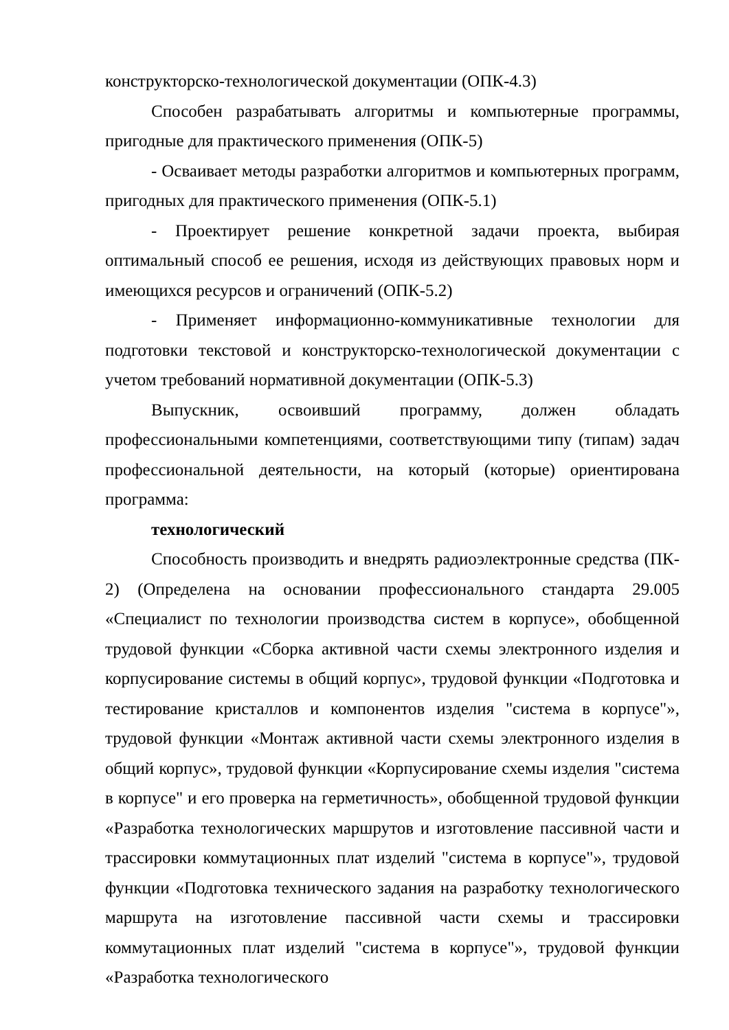конструкторско-технологической документации (ОПК-4.3)
Способен разрабатывать алгоритмы и компьютерные программы, пригодные для практического применения (ОПК-5)
- Осваивает методы разработки алгоритмов и компьютерных программ, пригодных для практического применения (ОПК-5.1)
- Проектирует решение конкретной задачи проекта, выбирая оптимальный способ ее решения, исходя из действующих правовых норм и имеющихся ресурсов и ограничений (ОПК-5.2)
- Применяет информационно-коммуникативные технологии для подготовки текстовой и конструкторско-технологической документации с учетом требований нормативной документации (ОПК-5.3)
Выпускник, освоивший программу, должен обладать профессиональными компетенциями, соответствующими типу (типам) задач профессиональной деятельности, на который (которые) ориентирована программа:
технологический
Способность производить и внедрять радиоэлектронные средства (ПК- 2) (Определена на основании профессионального стандарта 29.005 «Специалист по технологии производства систем в корпусе», обобщенной трудовой функции «Сборка активной части схемы электронного изделия и корпусирование системы в общий корпус», трудовой функции «Подготовка и тестирование кристаллов и компонентов изделия "система в корпусе"», трудовой функции «Монтаж активной части схемы электронного изделия в общий корпус», трудовой функции «Корпусирование схемы изделия "система в корпусе" и его проверка на герметичность», обобщенной трудовой функции «Разработка технологических маршрутов и изготовление пассивной части и трассировки коммутационных плат изделий "система в корпусе"», трудовой функции «Подготовка технического задания на разработку технологического маршрута на изготовление пассивной части схемы и трассировки коммутационных плат изделий "система в корпусе"», трудовой функции «Разработка технологического